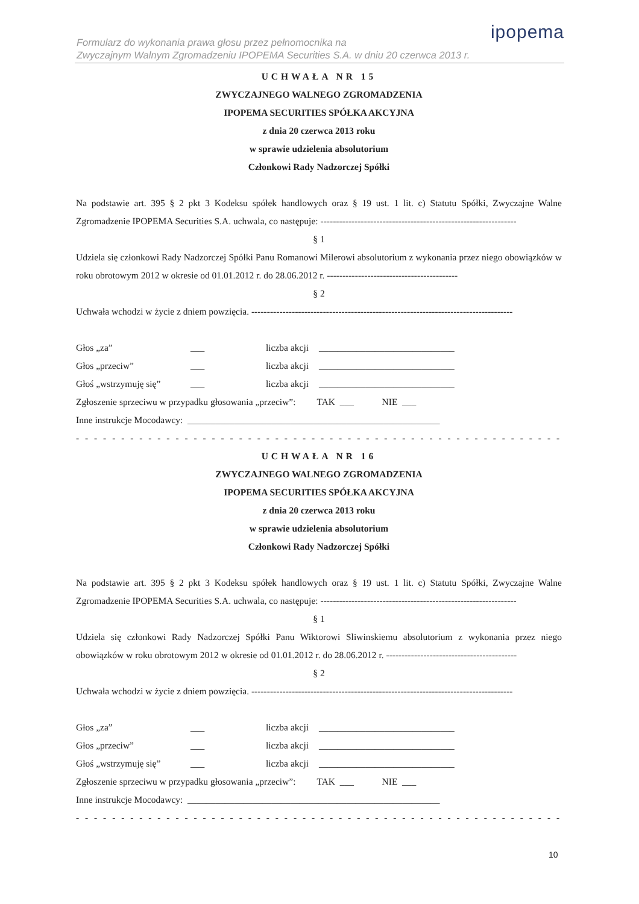ipopema
Formularz do wykonania prawa głosu przez pełnomocnika na
Zwyczajnym Walnym Zgromadzeniu IPOPEMA Securities S.A. w dniu 20 czerwca 2013 r.
UCHWAŁA NR 15
ZWYCZAJNEGO WALNEGO ZGROMADZENIA
IPOPEMA SECURITIES SPÓŁKA AKCYJNA
z dnia 20 czerwca 2013 roku
w sprawie udzielenia absolutorium
Członkowi Rady Nadzorczej Spółki
Na podstawie art. 395 § 2 pkt 3 Kodeksu spółek handlowych oraz § 19 ust. 1 lit. c) Statutu Spółki, Zwyczajne Walne Zgromadzenie IPOPEMA Securities S.A. uchwala, co następuje: ---------------------------------------------------------------
§ 1
Udziela się członkowi Rady Nadzorczej Spółki Panu Romanowi Milerowi absolutorium z wykonania przez niego obowiązków w roku obrotowym 2012 w okresie od 01.01.2012 r. do 28.06.2012 r. ------------------------------------------
§ 2
Uchwała wchodzi w życie z dniem powzięcia. ------------------------------------------------------------------------------------
| Głos „za” | ___ | liczba akcji | _____________________________ |
| Głos „przeciw” | ___ | liczba akcji | _____________________________ |
| Głoś „wstrzymuję się” | ___ | liczba akcji | _____________________________ |
Zgłoszenie sprzeciwu w przypadku głosowania „przeciw”: TAK ___ NIE ___
Inne instrukcje Mocodawcy: ______________________________________________________
- - - - - - - - - - - - - - - - - - - - - - - - - - - - - - - - - - - - - - - - - - - - - - - - - - - - - - - - - - - - - - - - - - - - - - - - -
UCHWAŁA NR 16
ZWYCZAJNEGO WALNEGO ZGROMADZENIA
IPOPEMA SECURITIES SPÓŁKA AKCYJNA
z dnia 20 czerwca 2013 roku
w sprawie udzielenia absolutorium
Członkowi Rady Nadzorczej Spółki
Na podstawie art. 395 § 2 pkt 3 Kodeksu spółek handlowych oraz § 19 ust. 1 lit. c) Statutu Spółki, Zwyczajne Walne Zgromadzenie IPOPEMA Securities S.A. uchwala, co następuje: ---------------------------------------------------------------
§ 1
Udziela się członkowi Rady Nadzorczej Spółki Panu Wiktorowi Sliwinskiemu absolutorium z wykonania przez niego obowiązków w roku obrotowym 2012 w okresie od 01.01.2012 r. do 28.06.2012 r. ------------------------------------------
§ 2
Uchwała wchodzi w życie z dniem powzięcia. ------------------------------------------------------------------------------------
| Głos „za” | ___ | liczba akcji | _____________________________ |
| Głos „przeciw” | ___ | liczba akcji | _____________________________ |
| Głoś „wstrzymuję się” | ___ | liczba akcji | _____________________________ |
Zgłoszenie sprzeciwu w przypadku głosowania „przeciw”: TAK ___ NIE ___
Inne instrukcje Mocodawcy: ______________________________________________________
- - - - - - - - - - - - - - - - - - - - - - - - - - - - - - - - - - - - - - - - - - - - - - - - - - - - - - - - - - - - - - - - - - - - - - - - -
10